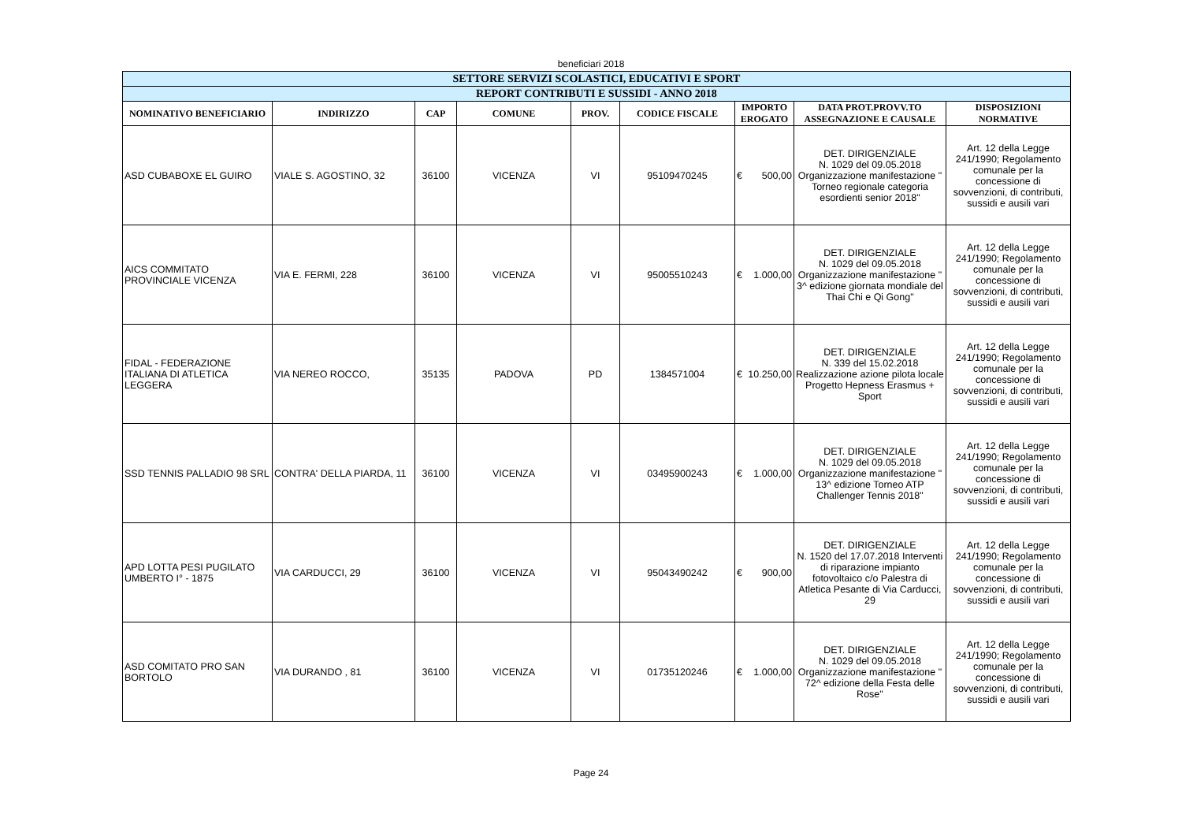beneficiari 2018
| SETTORE SERVIZI SCOLASTICI, EDUCATIVI E SPORT | | | | | | | | | |
| REPORT CONTRIBUTI E SUSSIDI - ANNO 2018 | | | | | | | | | |
| NOMINATIVO BENEFICIARIO | INDIRIZZO | CAP | COMUNE | PROV. | CODICE FISCALE | IMPORTO EROGATO | | DATA PROT.PROVV.TO ASSEGNAZIONE E CAUSALE | DISPOSIZIONI NORMATIVE |
| ASD CUBABOXE EL GUIRO | VIALE S. AGOSTINO, 32 | 36100 | VICENZA | VI | 95109470245 | € | 500,00 | DET. DIRIGENZIALE N. 1029 del 09.05.2018 Organizzazione manifestazione " Torneo regionale categoria esordienti senior 2018" | Art. 12 della Legge 241/1990; Regolamento comunale per la concessione di sovvenzioni, di contributi, sussidi e ausili vari |
| AICS COMMITATO PROVINCIALE VICENZA | VIA E. FERMI, 228 | 36100 | VICENZA | VI | 95005510243 | € | 1.000,00 | DET. DIRIGENZIALE N. 1029 del 09.05.2018 Organizzazione manifestazione " 3^ edizione giornata mondiale del Thai Chi e Qi Gong" | Art. 12 della Legge 241/1990; Regolamento comunale per la concessione di sovvenzioni, di contributi, sussidi e ausili vari |
| FIDAL - FEDERAZIONE ITALIANA DI ATLETICA LEGGERA | VIA NEREO ROCCO, | 35135 | PADOVA | PD | 1384571004 | € | 10.250,00 | DET. DIRIGENZIALE N. 339 del 15.02.2018 Realizzazione azione pilota locale Progetto Hepness Erasmus + Sport | Art. 12 della Legge 241/1990; Regolamento comunale per la concessione di sovvenzioni, di contributi, sussidi e ausili vari |
| SSD TENNIS PALLADIO 98 SRL | CONTRA' DELLA PIARDA, 11 | 36100 | VICENZA | VI | 03495900243 | € | 1.000,00 | DET. DIRIGENZIALE N. 1029 del 09.05.2018 Organizzazione manifestazione " 13^ edizione Torneo ATP Challenger Tennis 2018" | Art. 12 della Legge 241/1990; Regolamento comunale per la concessione di sovvenzioni, di contributi, sussidi e ausili vari |
| APD LOTTA PESI PUGILATO UMBERTO I° - 1875 | VIA CARDUCCI, 29 | 36100 | VICENZA | VI | 95043490242 | € | 900,00 | DET. DIRIGENZIALE N. 1520 del 17.07.2018 Interventi di riparazione impianto fotovoltaico c/o Palestra di Atletica Pesante di Via Carducci, 29 | Art. 12 della Legge 241/1990; Regolamento comunale per la concessione di sovvenzioni, di contributi, sussidi e ausili vari |
| ASD COMITATO PRO SAN BORTOLO | VIA DURANDO , 81 | 36100 | VICENZA | VI | 01735120246 | € | 1.000,00 | DET. DIRIGENZIALE N. 1029 del 09.05.2018 Organizzazione manifestazione " 72^ edizione della Festa delle Rose" | Art. 12 della Legge 241/1990; Regolamento comunale per la concessione di sovvenzioni, di contributi, sussidi e ausili vari |
Page 24